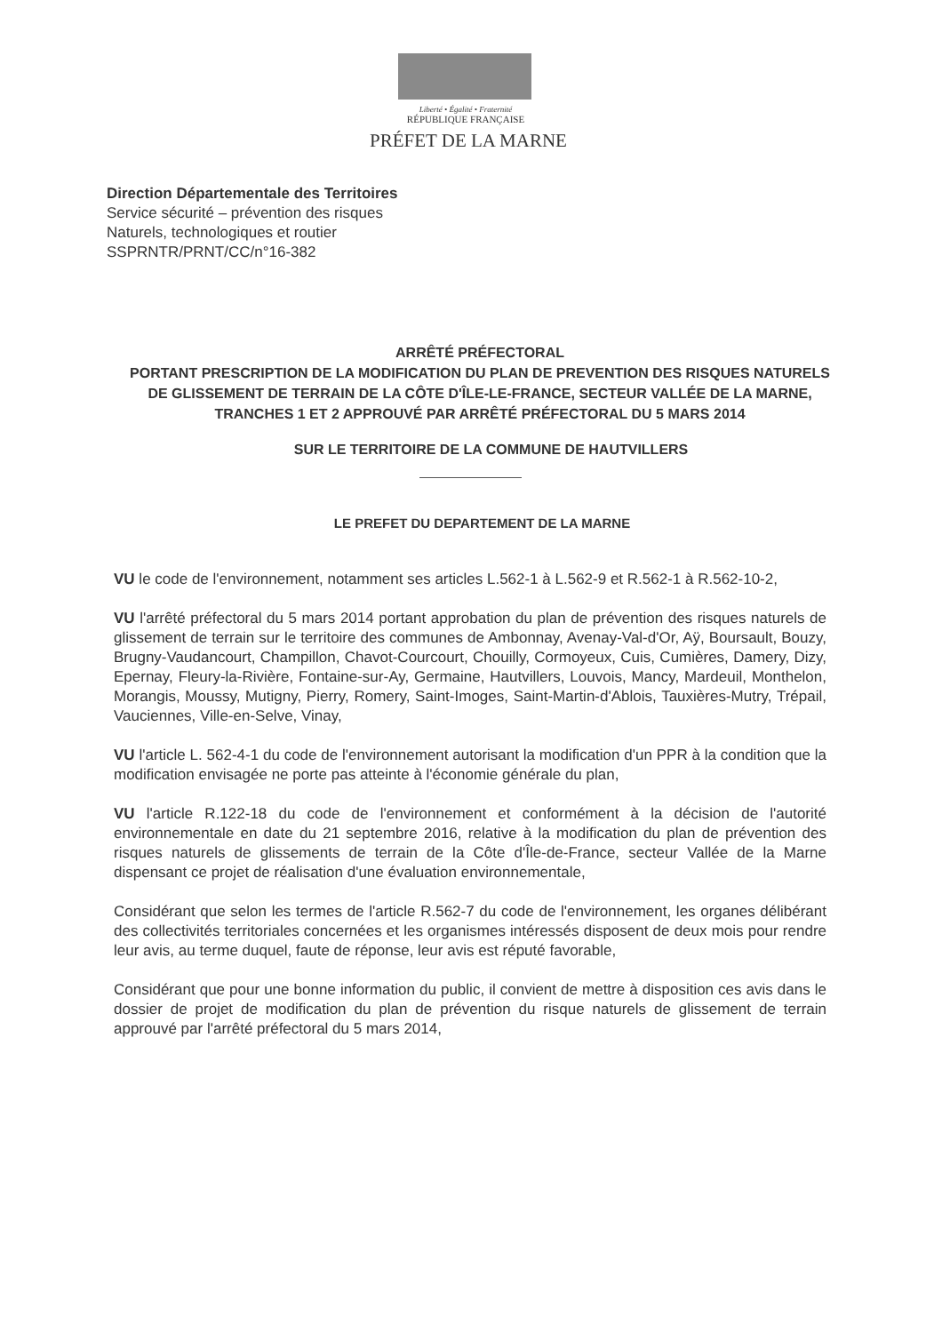Liberté • Égalité • Fraternité
RÉPUBLIQUE FRANÇAISE
PRÉFET DE LA MARNE
Direction Départementale des Territoires
Service sécurité – prévention des risques
Naturels, technologiques et routier
SSPRNTR/PRNT/CC/n°16-382
ARRÊTÉ PRÉFECTORAL
PORTANT PRESCRIPTION DE LA MODIFICATION DU PLAN DE PREVENTION DES RISQUES NATURELS DE GLISSEMENT DE TERRAIN DE LA CÔTE D'ÎLE-LE-FRANCE, SECTEUR VALLÉE DE LA MARNE, TRANCHES 1 ET 2 APPROUVÉ PAR ARRÊTÉ PRÉFECTORAL DU 5 MARS 2014
SUR LE TERRITOIRE DE LA COMMUNE DE HAUTVILLERS
LE PREFET DU DEPARTEMENT DE LA MARNE
VU le code de l'environnement, notamment ses articles L.562-1 à L.562-9 et R.562-1 à R.562-10-2,
VU l'arrêté préfectoral du 5 mars 2014 portant approbation du plan de prévention des risques naturels de glissement de terrain sur le territoire des communes de Ambonnay, Avenay-Val-d'Or, Aÿ, Boursault, Bouzy, Brugny-Vaudancourt, Champillon, Chavot-Courcourt, Chouilly, Cormoyeux, Cuis, Cumières, Damery, Dizy, Epernay, Fleury-la-Rivière, Fontaine-sur-Ay, Germaine, Hautvillers, Louvois, Mancy, Mardeuil, Monthelon, Morangis, Moussy, Mutigny, Pierry, Romery, Saint-Imoges, Saint-Martin-d'Ablois, Tauxières-Mutry, Trépail, Vauciennes, Ville-en-Selve, Vinay,
VU l'article L. 562-4-1 du code de l'environnement autorisant la modification d'un PPR à la condition que la modification envisagée ne porte pas atteinte à l'économie générale du plan,
VU l'article R.122-18 du code de l'environnement et conformément à la décision de l'autorité environnementale en date du 21 septembre 2016, relative à la modification du plan de prévention des risques naturels de glissements de terrain de la Côte d'Île-de-France, secteur Vallée de la Marne dispensant ce projet de réalisation d'une évaluation environnementale,
Considérant que selon les termes de l'article R.562-7 du code de l'environnement, les organes délibérant des collectivités territoriales concernées et les organismes intéressés disposent de deux mois pour rendre leur avis, au terme duquel, faute de réponse, leur avis est réputé favorable,
Considérant que pour une bonne information du public, il convient de mettre à disposition ces avis dans le dossier de projet de modification du plan de prévention du risque naturels de glissement de terrain approuvé par l'arrêté préfectoral du 5 mars 2014,